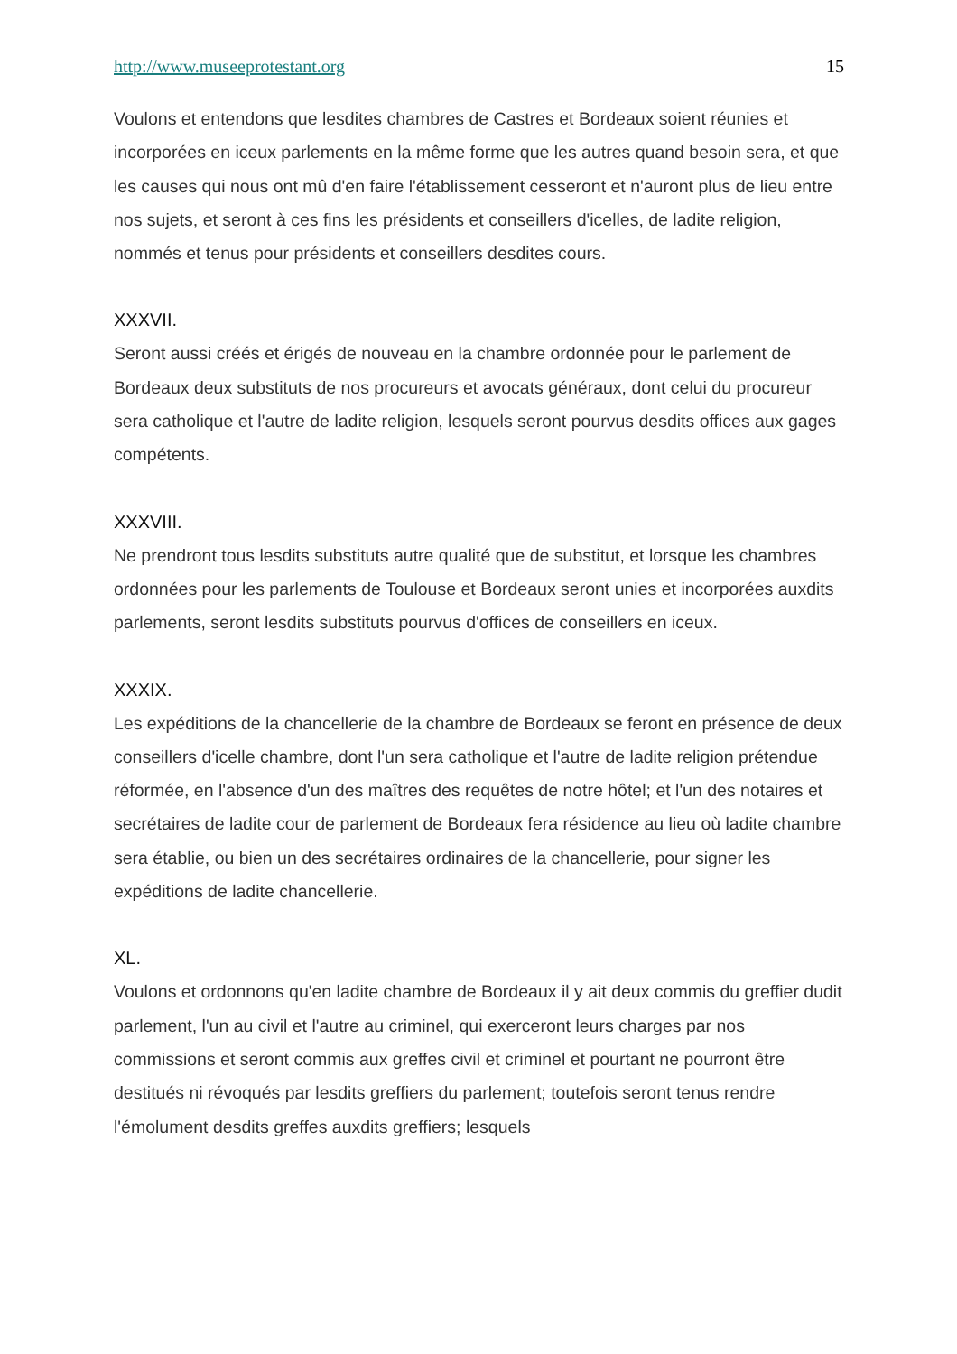http://www.museeprotestant.org 15
Voulons et entendons que lesdites chambres de Castres et Bordeaux soient réunies et incorporées en iceux parlements en la même forme que les autres quand besoin sera, et que les causes qui nous ont mû d'en faire l'établissement cesseront et n'auront plus de lieu entre nos sujets, et seront à ces fins les présidents et conseillers d'icelles, de ladite religion, nommés et tenus pour présidents et conseillers desdites cours.
XXXVII.
Seront aussi créés et érigés de nouveau en la chambre ordonnée pour le parlement de Bordeaux deux substituts de nos procureurs et avocats généraux, dont celui du procureur sera catholique et l'autre de ladite religion, lesquels seront pourvus desdits offices aux gages compétents.
XXXVIII.
Ne prendront tous lesdits substituts autre qualité que de substitut, et lorsque les chambres ordonnées pour les parlements de Toulouse et Bordeaux seront unies et incorporées auxdits parlements, seront lesdits substituts pourvus d'offices de conseillers en iceux.
XXXIX.
Les expéditions de la chancellerie de la chambre de Bordeaux se feront en présence de deux conseillers d'icelle chambre, dont l'un sera catholique et l'autre de ladite religion prétendue réformée, en l'absence d'un des maîtres des requêtes de notre hôtel; et l'un des notaires et secrétaires de ladite cour de parlement de Bordeaux fera résidence au lieu où ladite chambre sera établie, ou bien un des secrétaires ordinaires de la chancellerie, pour signer les expéditions de ladite chancellerie.
XL.
Voulons et ordonnons qu'en ladite chambre de Bordeaux il y ait deux commis du greffier dudit parlement, l'un au civil et l'autre au criminel, qui exerceront leurs charges par nos commissions et seront commis aux greffes civil et criminel et pourtant ne pourront être destitués ni révoqués par lesdits greffiers du parlement; toutefois seront tenus rendre l'émolument desdits greffes auxdits greffiers; lesquels